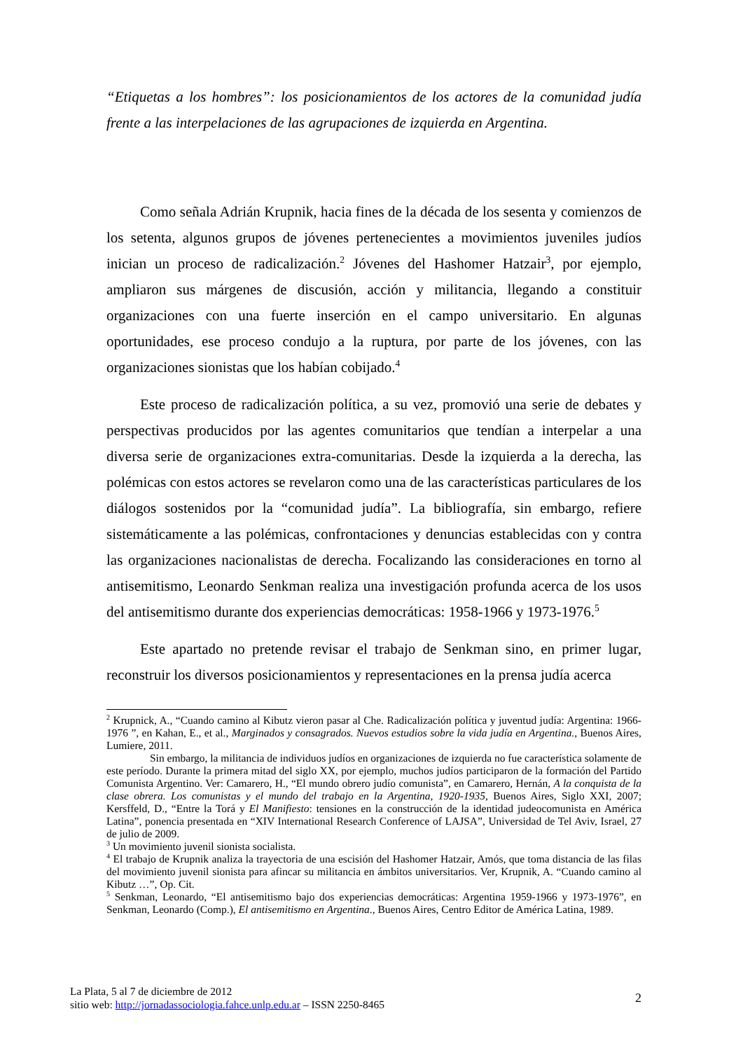“Etiquetas a los hombres”: los posicionamientos de los actores de la comunidad judía frente a las interpelaciones de las agrupaciones de izquierda en Argentina.
Como señala Adrián Krupnik, hacia fines de la década de los sesenta y comienzos de los setenta, algunos grupos de jóvenes pertenecientes a movimientos juveniles judíos inician un proceso de radicalización.<sup>2</sup> Jóvenes del Hashomer Hatzair<sup>3</sup>, por ejemplo, ampliaron sus márgenes de discusión, acción y militancia, llegando a constituir organizaciones con una fuerte inserción en el campo universitario. En algunas oportunidades, ese proceso condujo a la ruptura, por parte de los jóvenes, con las organizaciones sionistas que los habían cobijado.<sup>4</sup>
Este proceso de radicalización política, a su vez, promovió una serie de debates y perspectivas producidos por las agentes comunitarios que tendían a interpelar a una diversa serie de organizaciones extra-comunitarias. Desde la izquierda a la derecha, las polémicas con estos actores se revelaron como una de las características particulares de los diálogos sostenidos por la “comunidad judía”. La bibliografía, sin embargo, refiere sistemáticamente a las polémicas, confrontaciones y denuncias establecidas con y contra las organizaciones nacionalistas de derecha. Focalizando las consideraciones en torno al antisemitismo, Leonardo Senkman realiza una investigación profunda acerca de los usos del antisemitismo durante dos experiencias democráticas: 1958-1966 y 1973-1976.<sup>5</sup>
Este apartado no pretende revisar el trabajo de Senkman sino, en primer lugar, reconstruir los diversos posicionamientos y representaciones en la prensa judía acerca
<sup>2</sup> Krupnick, A., “Cuando camino al Kibutz vieron pasar al Che. Radicalización política y juventud judía: Argentina: 1966-1976 ”, en Kahan, E., et al., Marginados y consagrados. Nuevos estudios sobre la vida judía en Argentina., Buenos Aires, Lumiere, 2011.
Sin embargo, la militancia de individuos judíos en organizaciones de izquierda no fue característica solamente de este período. Durante la primera mitad del siglo XX, por ejemplo, muchos judíos participaron de la formación del Partido Comunista Argentino. Ver: Camarero, H., “El mundo obrero judío comunista”, en Camarero, Hernán, A la conquista de la clase obrera. Los comunistas y el mundo del trabajo en la Argentina, 1920-1935, Buenos Aires, Siglo XXI, 2007; Kersffeld, D., “Entre la Torá y El Manifiesto: tensiones en la construcción de la identidad judeocomunista en América Latina”, ponencia presentada en “XIV International Research Conference of LAJSA”, Universidad de Tel Aviv, Israel, 27 de julio de 2009.
<sup>3</sup> Un movimiento juvenil sionista socialista.
<sup>4</sup> El trabajo de Krupnik analiza la trayectoria de una escisión del Hashomer Hatzair, Amós, que toma distancia de las filas del movimiento juvenil sionista para afincar su militancia en ámbitos universitarios. Ver, Krupnik, A. “Cuando camino al Kibutz …”, Op. Cit.
<sup>5</sup> Senkman, Leonardo, “El antisemitismo bajo dos experiencias democráticas: Argentina 1959-1966 y 1973-1976”, en Senkman, Leonardo (Comp.), El antisemitismo en Argentina., Buenos Aires, Centro Editor de América Latina, 1989.
La Plata, 5 al 7 de diciembre de 2012
sitio web: http://jornadassociologia.fahce.unlp.edu.ar – ISSN 2250-8465
2